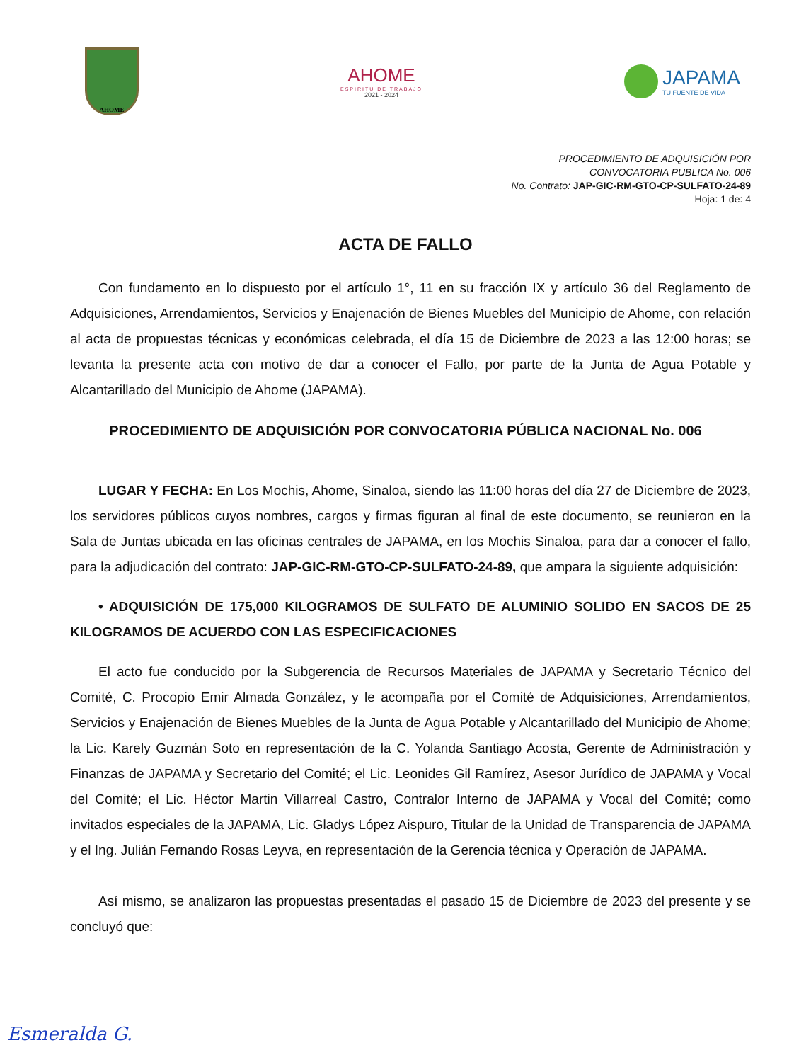AHOME
AHOME
ESPIRITU DE TRABAJO
2021 - 2024
JAPAMA
TU FUENTE DE VIDA
PROCEDIMIENTO DE ADQUISICIÓN POR
CONVOCATORIA PUBLICA No. 006
No. Contrato: JAP-GIC-RM-GTO-CP-SULFATO-24-89
Hoja: 1 de: 4
ACTA DE FALLO
Con fundamento en lo dispuesto por el artículo 1°, 11 en su fracción IX y artículo 36 del Reglamento de Adquisiciones, Arrendamientos, Servicios y Enajenación de Bienes Muebles del Municipio de Ahome, con relación al acta de propuestas técnicas y económicas celebrada, el día 15 de Diciembre de 2023 a las 12:00 horas; se levanta la presente acta con motivo de dar a conocer el Fallo, por parte de la Junta de Agua Potable y Alcantarillado del Municipio de Ahome (JAPAMA).
PROCEDIMIENTO DE ADQUISICIÓN POR CONVOCATORIA PÚBLICA NACIONAL No. 006
LUGAR Y FECHA: En Los Mochis, Ahome, Sinaloa, siendo las 11:00 horas del día 27 de Diciembre de 2023, los servidores públicos cuyos nombres, cargos y firmas figuran al final de este documento, se reunieron en la Sala de Juntas ubicada en las oficinas centrales de JAPAMA, en los Mochis Sinaloa, para dar a conocer el fallo, para la adjudicación del contrato: JAP-GIC-RM-GTO-CP-SULFATO-24-89, que ampara la siguiente adquisición:
• ADQUISICIÓN DE 175,000 KILOGRAMOS DE SULFATO DE ALUMINIO SOLIDO EN SACOS DE 25 KILOGRAMOS DE ACUERDO CON LAS ESPECIFICACIONES
El acto fue conducido por la Subgerencia de Recursos Materiales de JAPAMA y Secretario Técnico del Comité, C. Procopio Emir Almada González, y le acompaña por el Comité de Adquisiciones, Arrendamientos, Servicios y Enajenación de Bienes Muebles de la Junta de Agua Potable y Alcantarillado del Municipio de Ahome; la Lic. Karely Guzmán Soto en representación de la C. Yolanda Santiago Acosta, Gerente de Administración y Finanzas de JAPAMA y Secretario del Comité; el Lic. Leonides Gil Ramírez, Asesor Jurídico de JAPAMA y Vocal del Comité; el Lic. Héctor Martin Villarreal Castro, Contralor Interno de JAPAMA y Vocal del Comité; como invitados especiales de la JAPAMA, Lic. Gladys López Aispuro, Titular de la Unidad de Transparencia de JAPAMA y el Ing. Julián Fernando Rosas Leyva, en representación de la Gerencia técnica y Operación de JAPAMA.
Así mismo, se analizaron las propuestas presentadas el pasado 15 de Diciembre de 2023 del presente y se concluyó que:
Esmeralda G.